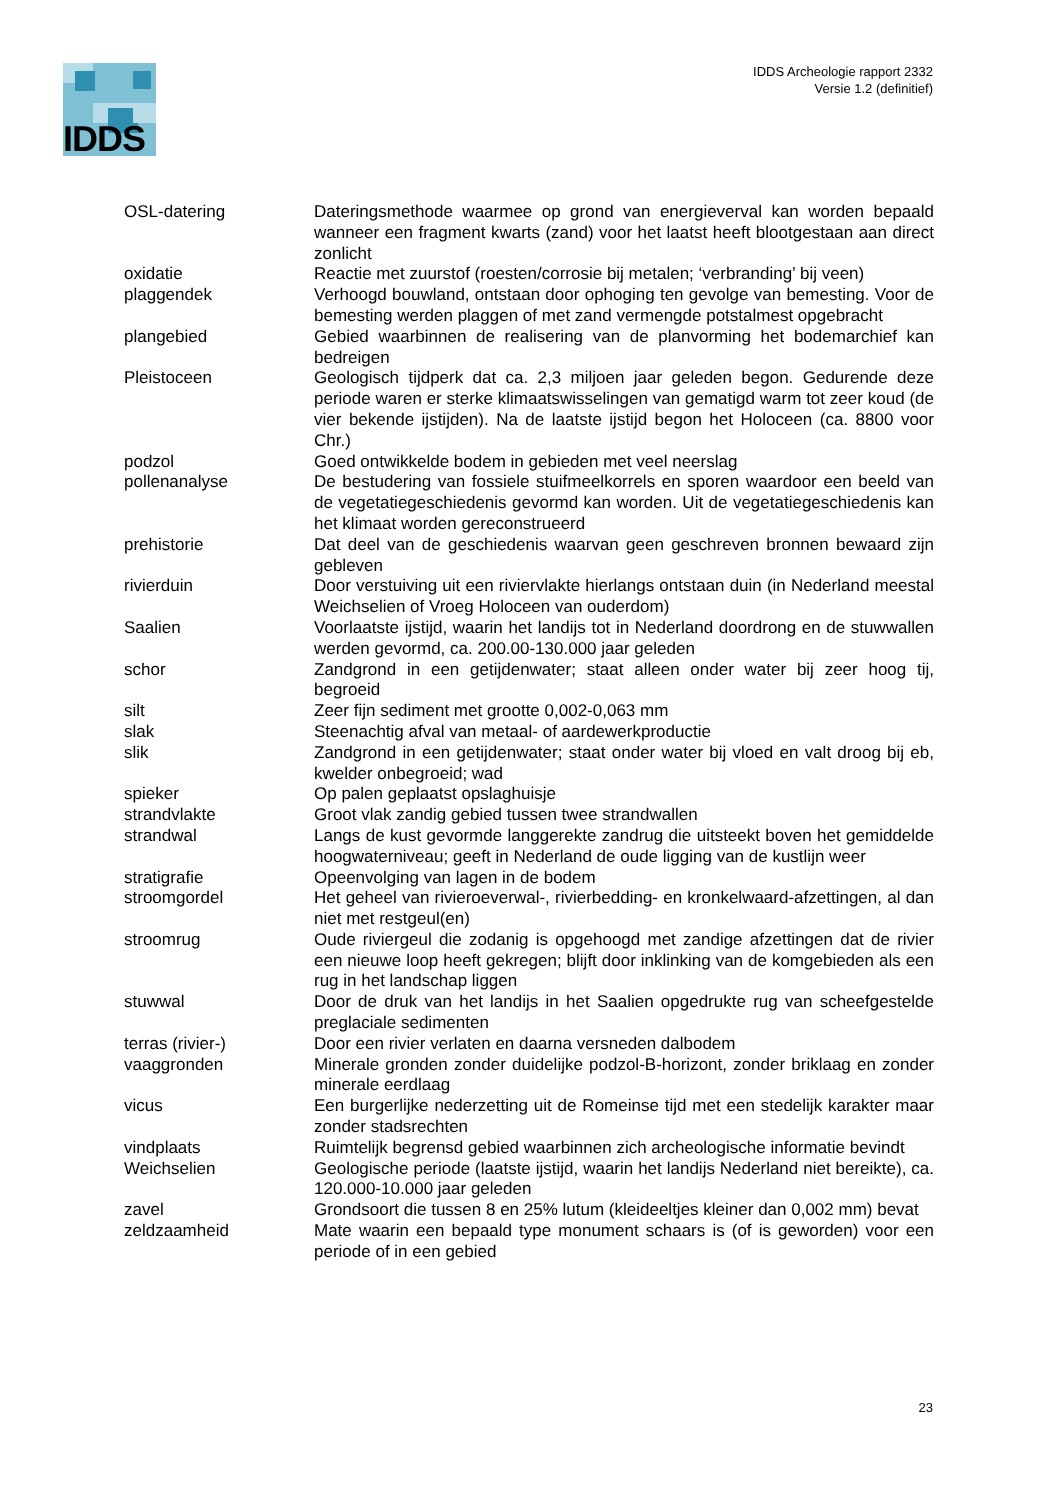IDDS
IDDS Archeologie rapport 2332
Versie 1.2 (definitief)
| OSL-datering | Dateringsmethode waarmee op grond van energieverval kan worden bepaald wanneer een fragment kwarts (zand) voor het laatst heeft blootgestaan aan direct zonlicht |
| oxidatie | Reactie met zuurstof (roesten/corrosie bij metalen; ‘verbranding’ bij veen) |
| plaggendek | Verhoogd bouwland, ontstaan door ophoging ten gevolge van bemesting. Voor de bemesting werden plaggen of met zand vermengde potstalmest opgebracht |
| plangebied | Gebied waarbinnen de realisering van de planvorming het bodemarchief kan bedreigen |
| Pleistoceen | Geologisch tijdperk dat ca. 2,3 miljoen jaar geleden begon. Gedurende deze periode waren er sterke klimaatswisselingen van gematigd warm tot zeer koud (de vier bekende ijstijden). Na de laatste ijstijd begon het Holoceen (ca. 8800 voor Chr.) |
| podzol | Goed ontwikkelde bodem in gebieden met veel neerslag |
| pollenanalyse | De bestudering van fossiele stuifmeelkorrels en sporen waardoor een beeld van de vegetatiegeschiedenis gevormd kan worden. Uit de vegetatiegeschiedenis kan het klimaat worden gereconstrueerd |
| prehistorie | Dat deel van de geschiedenis waarvan geen geschreven bronnen bewaard zijn gebleven |
| rivierduin | Door verstuiving uit een riviervlakte hierlangs ontstaan duin (in Nederland meestal Weichselien of Vroeg Holoceen van ouderdom) |
| Saalien | Voorlaatste ijstijd, waarin het landijs tot in Nederland doordrong en de stuwwallen werden gevormd, ca. 200.00-130.000 jaar geleden |
| schor | Zandgrond in een getijdenwater; staat alleen onder water bij zeer hoog tij, begroeid |
| silt | Zeer fijn sediment met grootte 0,002-0,063 mm |
| slak | Steenachtig afval van metaal- of aardewerkproductie |
| slik | Zandgrond in een getijdenwater; staat onder water bij vloed en valt droog bij eb, kwelder onbegroeid; wad |
| spieker | Op palen geplaatst opslaghuisje |
| strandvlakte | Groot vlak zandig gebied tussen twee strandwallen |
| strandwal | Langs de kust gevormde langgerekte zandrug die uitsteekt boven het gemiddelde hoogwaterniveau; geeft in Nederland de oude ligging van de kustlijn weer |
| stratigrafie | Opeenvolging van lagen in de bodem |
| stroomgordel | Het geheel van rivieroeverwal-, rivierbedding- en kronkelwaard-afzettingen, al dan niet met restgeul(en) |
| stroomrug | Oude riviergeul die zodanig is opgehoogd met zandige afzettingen dat de rivier een nieuwe loop heeft gekregen; blijft door inklinking van de komgebieden als een rug in het landschap liggen |
| stuwwal | Door de druk van het landijs in het Saalien opgedrukte rug van scheefgestelde preglaciale sedimenten |
| terras (rivier-) | Door een rivier verlaten en daarna versneden dalbodem |
| vaaggronden | Minerale gronden zonder duidelijke podzol-B-horizont, zonder briklaag en zonder minerale eerdlaag |
| vicus | Een burgerlijke nederzetting uit de Romeinse tijd met een stedelijk karakter maar zonder stadsrechten |
| vindplaats | Ruimtelijk begrensd gebied waarbinnen zich archeologische informatie bevindt |
| Weichselien | Geologische periode (laatste ijstijd, waarin het landijs Nederland niet bereikte), ca. 120.000-10.000 jaar geleden |
| zavel | Grondsoort die tussen 8 en 25% lutum (kleideeltjes kleiner dan 0,002 mm) bevat |
| zeldzaamheid | Mate waarin een bepaald type monument schaars is (of is geworden) voor een periode of in een gebied |
23